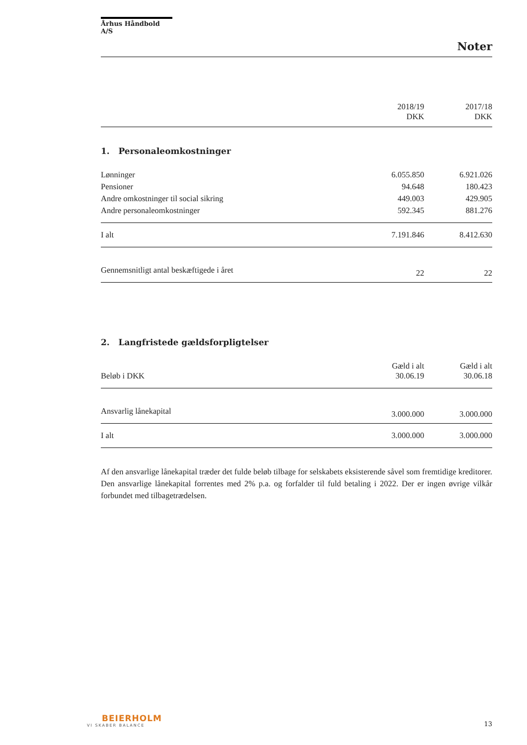Århus Håndbold A/S
Noter
| | 2018/19 DKK | 2017/18 DKK |
| --- | --- | --- |
1. Personaleomkostninger
| Lønninger | 6.055.850 | 6.921.026 |
| Pensioner | 94.648 | 180.423 |
| Andre omkostninger til social sikring | 449.003 | 429.905 |
| Andre personaleomkostninger | 592.345 | 881.276 |
| I alt | 7.191.846 | 8.412.630 |
| Gennemsnitligt antal beskæftigede i året | 22 | 22 |
2. Langfristede gældsforpligtelser
| Beløb i DKK | Gæld i alt 30.06.19 | Gæld i alt 30.06.18 |
| Ansvarlig lånekapital | 3.000.000 | 3.000.000 |
| I alt | 3.000.000 | 3.000.000 |
Af den ansvarlige lånekapital træder det fulde beløb tilbage for selskabets eksisterende såvel som fremtidige kreditorer. Den ansvarlige lånekapital forrentes med 2% p.a. og forfalder til fuld betaling i 2022. Der er ingen øvrige vilkår forbundet med tilbagetrædelsen.
BEIERHOLM
VI SKABER BALANCE
13